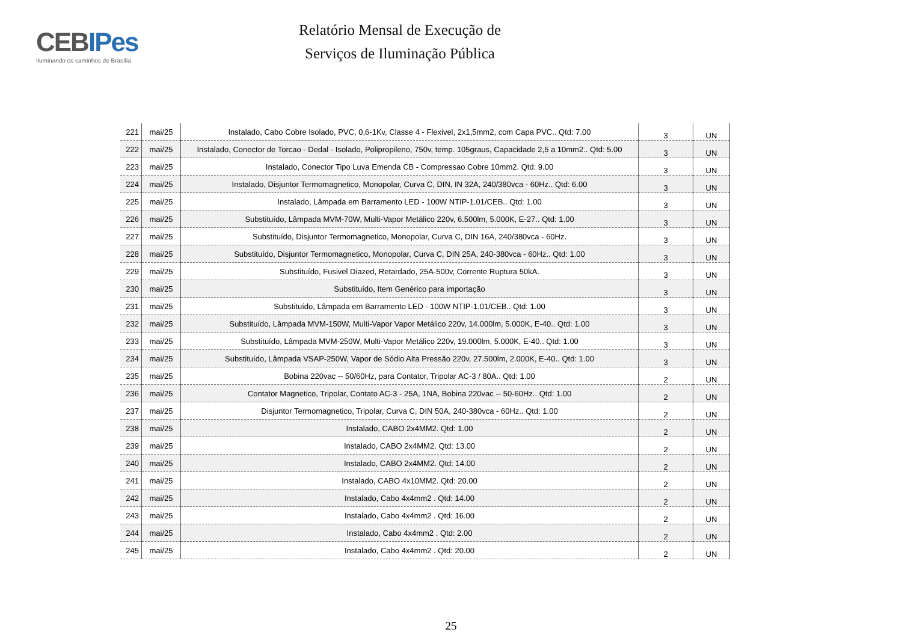CEBIPes
Iluminando os caminhos de Brasília
Relatório Mensal de Execução de
Serviços de Iluminação Pública
| 221 | mai/25 | Instalado, Cabo Cobre Isolado, PVC, 0,6-1Kv, Classe 4 - Flexivel, 2x1,5mm2, com Capa PVC.. Qtd: 7.00 | 3 | UN |
| 222 | mai/25 | Instalado, Conector de Torcao - Dedal - Isolado, Polipropileno, 750v, temp. 105graus, Capacidade 2,5 a 10mm2.. Qtd: 5.00 | 3 | UN |
| 223 | mai/25 | Instalado, Conector Tipo Luva Emenda CB - Compressao Cobre 10mm2. Qtd: 9.00 | 3 | UN |
| 224 | mai/25 | Instalado, Disjuntor Termomagnetico, Monopolar, Curva C, DIN, IN 32A, 240/380vca - 60Hz.. Qtd: 6.00 | 3 | UN |
| 225 | mai/25 | Instalado, Lâmpada em Barramento LED - 100W NTIP-1.01/CEB.. Qtd: 1.00 | 3 | UN |
| 226 | mai/25 | Substituído, Lâmpada MVM-70W, Multi-Vapor Metálico 220v, 6.500lm, 5.000K, E-27.. Qtd: 1.00 | 3 | UN |
| 227 | mai/25 | Substituído, Disjuntor Termomagnetico, Monopolar, Curva C, DIN 16A, 240/380vca - 60Hz. | 3 | UN |
| 228 | mai/25 | Substituído, Disjuntor Termomagnetico, Monopolar, Curva C, DIN 25A, 240-380vca - 60Hz.. Qtd: 1.00 | 3 | UN |
| 229 | mai/25 | Substituído, Fusivel Diazed, Retardado, 25A-500v, Corrente Ruptura 50kA. | 3 | UN |
| 230 | mai/25 | Substituído, Item Genérico para importação | 3 | UN |
| 231 | mai/25 | Substituído, Lâmpada em Barramento LED - 100W NTIP-1.01/CEB.. Qtd: 1.00 | 3 | UN |
| 232 | mai/25 | Substituído, Lâmpada MVM-150W, Multi-Vapor Vapor Metálico 220v, 14.000lm, 5.000K, E-40.. Qtd: 1.00 | 3 | UN |
| 233 | mai/25 | Substituído, Lâmpada MVM-250W, Multi-Vapor Metálico 220v, 19.000lm, 5.000K, E-40.. Qtd: 1.00 | 3 | UN |
| 234 | mai/25 | Substituído, Lâmpada VSAP-250W, Vapor de Sódio Alta Pressão 220v, 27.500lm, 2.000K, E-40.. Qtd: 1.00 | 3 | UN |
| 235 | mai/25 | Bobina 220vac -- 50/60Hz, para Contator, Tripolar AC-3 / 80A.. Qtd: 1.00 | 2 | UN |
| 236 | mai/25 | Contator Magnetico, Tripolar, Contato AC-3 - 25A, 1NA, Bobina 220vac -- 50-60Hz.. Qtd: 1.00 | 2 | UN |
| 237 | mai/25 | Disjuntor Termomagnetico, Tripolar, Curva C, DIN 50A, 240-380vca - 60Hz.. Qtd: 1.00 | 2 | UN |
| 238 | mai/25 | Instalado, CABO 2x4MM2. Qtd: 1.00 | 2 | UN |
| 239 | mai/25 | Instalado, CABO 2x4MM2. Qtd: 13.00 | 2 | UN |
| 240 | mai/25 | Instalado, CABO 2x4MM2. Qtd: 14.00 | 2 | UN |
| 241 | mai/25 | Instalado, CABO 4x10MM2. Qtd: 20.00 | 2 | UN |
| 242 | mai/25 | Instalado, Cabo 4x4mm2 . Qtd: 14.00 | 2 | UN |
| 243 | mai/25 | Instalado, Cabo 4x4mm2 . Qtd: 16.00 | 2 | UN |
| 244 | mai/25 | Instalado, Cabo 4x4mm2 . Qtd: 2.00 | 2 | UN |
| 245 | mai/25 | Instalado, Cabo 4x4mm2 . Qtd: 20.00 | 2 | UN |
25